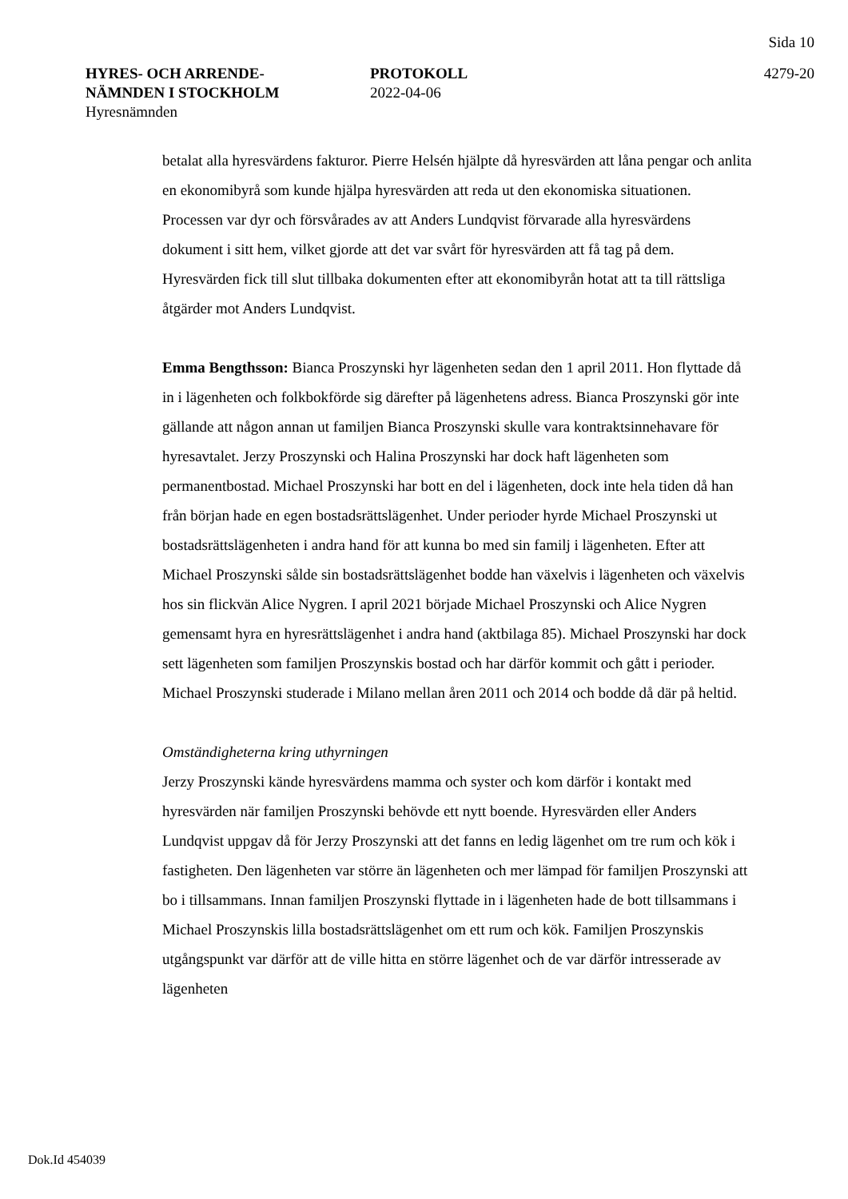Sida 10
HYRES- OCH ARRENDE-
NÄMNDEN I STOCKHOLM
Hyresnämnden
PROTOKOLL
2022-04-06
4279-20
betalat alla hyresvärdens fakturor. Pierre Helsén hjälpte då hyresvärden att låna pengar och anlita en ekonomibyrå som kunde hjälpa hyresvärden att reda ut den ekonomiska situationen. Processen var dyr och försvårades av att Anders Lundqvist förvarade alla hyresvärdens dokument i sitt hem, vilket gjorde att det var svårt för hyresvärden att få tag på dem. Hyresvärden fick till slut tillbaka dokumenten efter att ekonomibyrån hotat att ta till rättsliga åtgärder mot Anders Lundqvist.
Emma Bengthsson: Bianca Proszynski hyr lägenheten sedan den 1 april 2011. Hon flyttade då in i lägenheten och folkbokförde sig därefter på lägenhetens adress. Bianca Proszynski gör inte gällande att någon annan ut familjen Bianca Proszynski skulle vara kontraktsinnehavare för hyresavtalet. Jerzy Proszynski och Halina Proszynski har dock haft lägenheten som permanentbostad. Michael Proszynski har bott en del i lägenheten, dock inte hela tiden då han från början hade en egen bostadsrättslägenhet. Under perioder hyrde Michael Proszynski ut bostadsrättslägenheten i andra hand för att kunna bo med sin familj i lägenheten. Efter att Michael Proszynski sålde sin bostadsrättslägenhet bodde han växelvis i lägenheten och växelvis hos sin flickvän Alice Nygren. I april 2021 började Michael Proszynski och Alice Nygren gemensamt hyra en hyresrättslägenhet i andra hand (aktbilaga 85). Michael Proszynski har dock sett lägenheten som familjen Proszynskis bostad och har därför kommit och gått i perioder. Michael Proszynski studerade i Milano mellan åren 2011 och 2014 och bodde då där på heltid.
Omständigheterna kring uthyrningen
Jerzy Proszynski kände hyresvärdens mamma och syster och kom därför i kontakt med hyresvärden när familjen Proszynski behövde ett nytt boende. Hyresvärden eller Anders Lundqvist uppgav då för Jerzy Proszynski att det fanns en ledig lägenhet om tre rum och kök i fastigheten. Den lägenheten var större än lägenheten och mer lämpad för familjen Proszynski att bo i tillsammans. Innan familjen Proszynski flyttade in i lägenheten hade de bott tillsammans i Michael Proszynskis lilla bostadsrättslägenhet om ett rum och kök. Familjen Proszynskis utgångspunkt var därför att de ville hitta en större lägenhet och de var därför intresserade av lägenheten
Dok.Id 454039